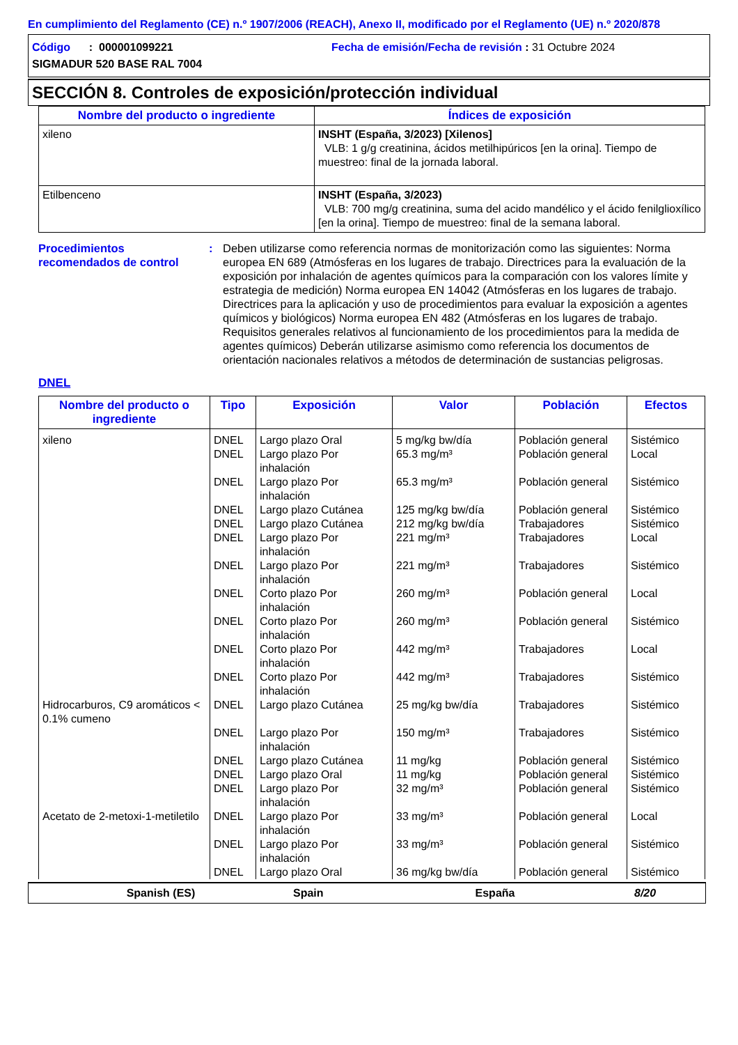En cumplimiento del Reglamento (CE) n.º 1907/2006 (REACH), Anexo II, modificado por el Reglamento (UE) n.º 2020/878
Código : 000001099221 Fecha de emisión/Fecha de revisión : 31 Octubre 2024
SIGMADUR 520 BASE RAL 7004
SECCIÓN 8. Controles de exposición/protección individual
| Nombre del producto o ingrediente | Índices de exposición |
| --- | --- |
| xileno | INSHT (España, 3/2023) [Xilenos] VLB: 1 g/g creatinina, ácidos metilhipúricos [en la orina]. Tiempo de muestreo: final de la jornada laboral. |
| Etilbenceno | INSHT (España, 3/2023) VLB: 700 mg/g creatinina, suma del acido mandélico y el ácido fenilglioxílico [en la orina]. Tiempo de muestreo: final de la semana laboral. |
Procedimientos recomendados de control
: Deben utilizarse como referencia normas de monitorización como las siguientes: Norma europea EN 689 (Atmósferas en los lugares de trabajo. Directrices para la evaluación de la exposición por inhalación de agentes químicos para la comparación con los valores límite y estrategia de medición) Norma europea EN 14042 (Atmósferas en los lugares de trabajo. Directrices para la aplicación y uso de procedimientos para evaluar la exposición a agentes químicos y biológicos) Norma europea EN 482 (Atmósferas en los lugares de trabajo. Requisitos generales relativos al funcionamiento de los procedimientos para la medida de agentes químicos) Deberán utilizarse asimismo como referencia los documentos de orientación nacionales relativos a métodos de determinación de sustancias peligrosas.
DNEL
| Nombre del producto o ingrediente | Tipo | Exposición | Valor | Población | Efectos |
| --- | --- | --- | --- | --- | --- |
| xileno | DNEL | Largo plazo Oral | 5 mg/kg bw/día | Población general | Sistémico |
| | DNEL | Largo plazo Por inhalación | 65.3 mg/m³ | Población general | Local |
| | DNEL | Largo plazo Por inhalación | 65.3 mg/m³ | Población general | Sistémico |
| | DNEL | Largo plazo Cutánea | 125 mg/kg bw/día | Población general | Sistémico |
| | DNEL | Largo plazo Cutánea | 212 mg/kg bw/día | Trabajadores | Sistémico |
| | DNEL | Largo plazo Por inhalación | 221 mg/m³ | Trabajadores | Local |
| | DNEL | Largo plazo Por inhalación | 221 mg/m³ | Trabajadores | Sistémico |
| | DNEL | Corto plazo Por inhalación | 260 mg/m³ | Población general | Local |
| | DNEL | Corto plazo Por inhalación | 260 mg/m³ | Población general | Sistémico |
| | DNEL | Corto plazo Por inhalación | 442 mg/m³ | Trabajadores | Local |
| | DNEL | Corto plazo Por inhalación | 442 mg/m³ | Trabajadores | Sistémico |
| Hidrocarburos, C9 aromáticos < 0.1% cumeno | DNEL | Largo plazo Cutánea | 25 mg/kg bw/día | Trabajadores | Sistémico |
| | DNEL | Largo plazo Por inhalación | 150 mg/m³ | Trabajadores | Sistémico |
| | DNEL | Largo plazo Cutánea | 11 mg/kg | Población general | Sistémico |
| | DNEL | Largo plazo Oral | 11 mg/kg | Población general | Sistémico |
| | DNEL | Largo plazo Por inhalación | 32 mg/m³ | Población general | Sistémico |
| Acetato de 2-metoxi-1-metiletilo | DNEL | Largo plazo Por inhalación | 33 mg/m³ | Población general | Local |
| | DNEL | Largo plazo Por inhalación | 33 mg/m³ | Población general | Sistémico |
| | DNEL | Largo plazo Oral | 36 mg/kg bw/día | Población general | Sistémico |
Spanish (ES) Spain España 8/20